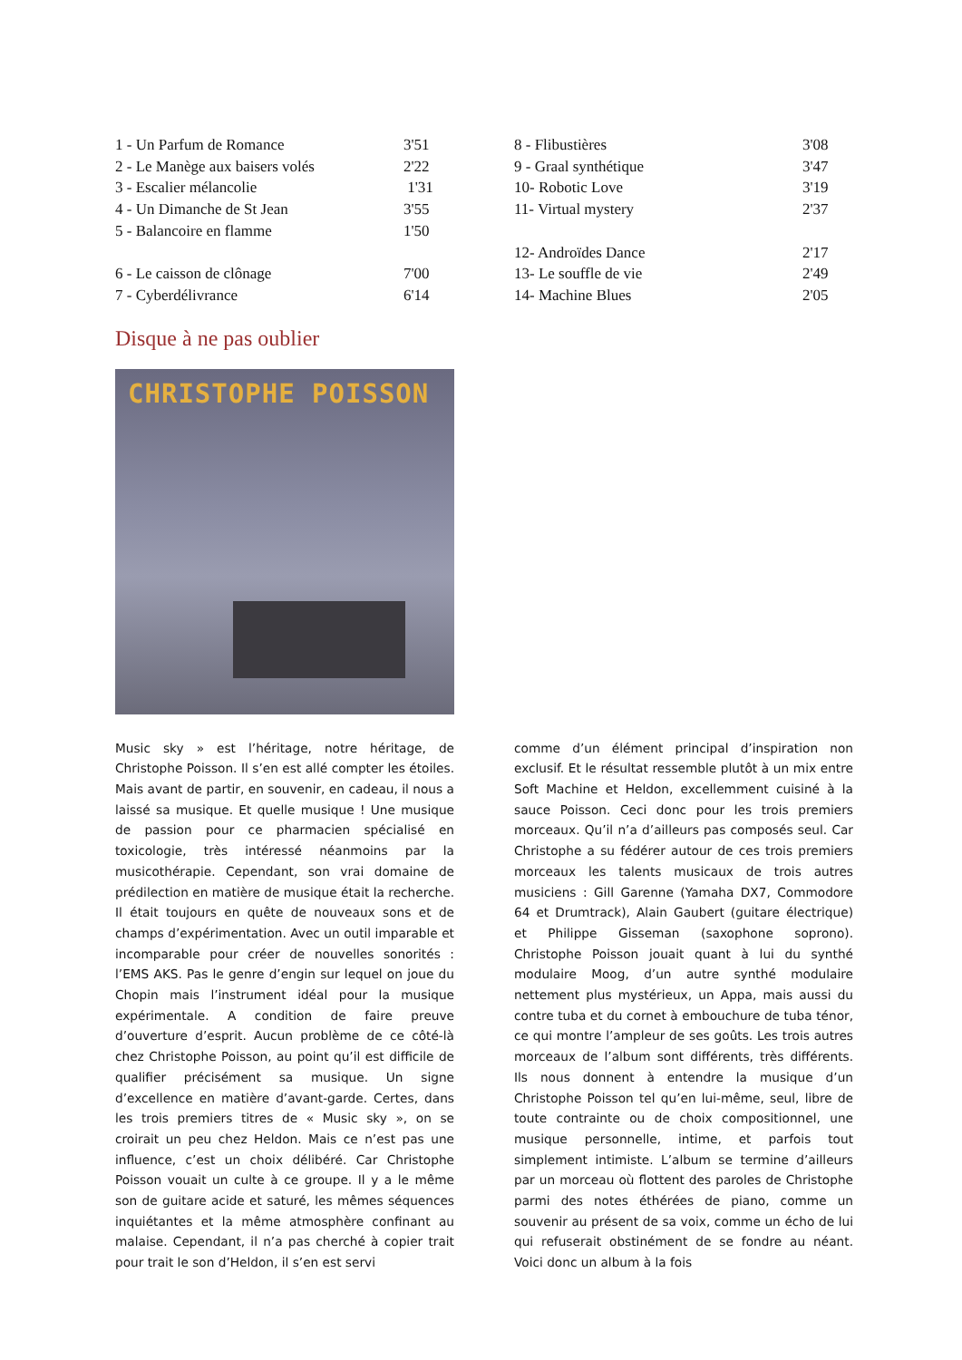1 - Un Parfum de Romance 3'51
2 - Le Manège aux baisers volés 2'22
3 - Escalier mélancolie 1'31
4 - Un Dimanche de St Jean 3'55
5 - Balancoire en flamme 1'50
6 - Le caisson de clônage 7'00
7 - Cyberdélivrance 6'14
8 - Flibustières 3'08
9 - Graal synthétique 3'47
10- Robotic Love 3'19
11- Virtual mystery 2'37
12- Androïdes Dance 2'17
13- Le souffle de vie 2'49
14- Machine Blues 2'05
Disque à ne pas oublier
CHRISTOPHE POISSON
Music sky » est l’héritage, notre héritage, de Christophe Poisson. Il s’en est allé compter les étoiles. Mais avant de partir, en souvenir, en cadeau, il nous a laissé sa musique. Et quelle musique ! Une musique de passion pour ce pharmacien spécialisé en toxicologie, très intéressé néanmoins par la musicothérapie. Cependant, son vrai domaine de prédilection en matière de musique était la recherche. Il était toujours en quête de nouveaux sons et de champs d’expérimentation. Avec un outil imparable et incomparable pour créer de nouvelles sonorités : l’EMS AKS. Pas le genre d’engin sur lequel on joue du Chopin mais l’instrument idéal pour la musique expérimentale. A condition de faire preuve d’ouverture d’esprit. Aucun problème de ce côté-là chez Christophe Poisson, au point qu’il est difficile de qualifier précisément sa musique. Un signe d’excellence en matière d’avant-garde. Certes, dans les trois premiers titres de « Music sky », on se croirait un peu chez Heldon. Mais ce n’est pas une influence, c’est un choix délibéré. Car Christophe Poisson vouait un culte à ce groupe. Il y a le même son de guitare acide et saturé, les mêmes séquences inquiétantes et la même atmosphère confinant au malaise. Cependant, il n’a pas cherché à copier trait pour trait le son d’Heldon, il s’en est servi
comme d’un élément principal d’inspiration non exclusif. Et le résultat ressemble plutôt à un mix entre Soft Machine et Heldon, excellemment cuisiné à la sauce Poisson. Ceci donc pour les trois premiers morceaux. Qu’il n’a d’ailleurs pas composés seul. Car Christophe a su fédérer autour de ces trois premiers morceaux les talents musicaux de trois autres musiciens : Gill Garenne (Yamaha DX7, Commodore 64 et Drumtrack), Alain Gaubert (guitare électrique) et Philippe Gisseman (saxophone soprono). Christophe Poisson jouait quant à lui du synthé modulaire Moog, d’un autre synthé modulaire nettement plus mystérieux, un Appa, mais aussi du contre tuba et du cornet à embouchure de tuba ténor, ce qui montre l’ampleur de ses goûts. Les trois autres morceaux de l’album sont différents, très différents. Ils nous donnent à entendre la musique d’un Christophe Poisson tel qu’en lui-même, seul, libre de toute contrainte ou de choix compositionnel, une musique personnelle, intime, et parfois tout simplement intimiste. L’album se termine d’ailleurs par un morceau où flottent des paroles de Christophe parmi des notes éthérées de piano, comme un souvenir au présent de sa voix, comme un écho de lui qui refuserait obstinément de se fondre au néant. Voici donc un album à la fois